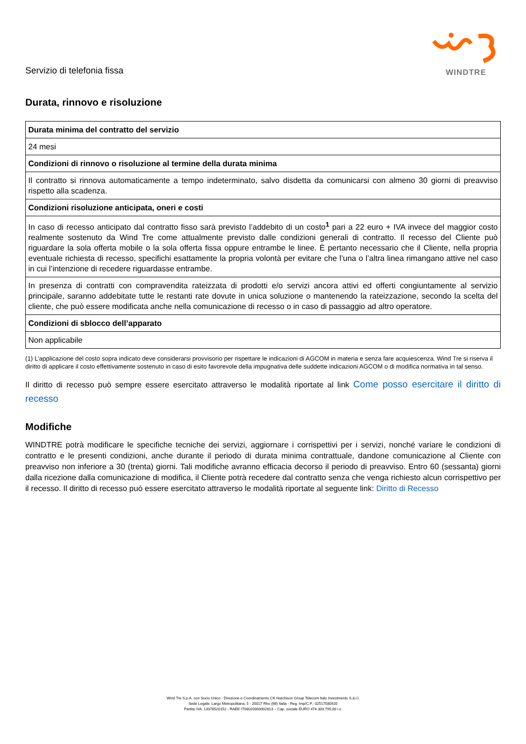Servizio di telefonia fissa
WINDTRE
Durata, rinnovo e risoluzione
| Durata minima del contratto del servizio |
| --- |
| 24 mesi |
| Condizioni di rinnovo o risoluzione al termine della durata minima |
| Il contratto si rinnova automaticamente a tempo indeterminato, salvo disdetta da comunicarsi con almeno 30 giorni di preavviso rispetto alla scadenza. |
| Condizioni risoluzione anticipata, oneri e costi |
| In caso di recesso anticipato dal contratto fisso sarà previsto l’addebito di un costo<sup>1</sup> pari a 22 euro + IVA invece del maggior costo realmente sostenuto da Wind Tre come attualmente previsto dalle condizioni generali di contratto. Il recesso del Cliente può riguardare la sola offerta mobile o la sola offerta fissa oppure entrambe le linee. È pertanto necessario che il Cliente, nella propria eventuale richiesta di recesso, specifichi esattamente la propria volontà per evitare che l’una o l’altra linea rimangano attive nel caso in cui l’intenzione di recedere riguardasse entrambe. |
| In presenza di contratti con compravendita rateizzata di prodotti e/o servizi ancora attivi ed offerti congiuntamente al servizio principale, saranno addebitate tutte le restanti rate dovute in unica soluzione o mantenendo la rateizzazione, secondo la scelta del cliente, che può essere modificata anche nella comunicazione di recesso o in caso di passaggio ad altro operatore. |
| Condizioni di sblocco dell’apparato |
| Non applicabile |
(1) L’applicazione del costo sopra indicato deve considerarsi provvisorio per rispettare le indicazioni di AGCOM in materia e senza fare acquiescenza. Wind Tre si riserva il diritto di applicare il costo effettivamente sostenuto in caso di esito favorevole della impugnativa delle suddette indicazioni AGCOM o di modifica normativa in tal senso.
Il diritto di recesso può sempre essere esercitato attraverso le modalità riportate al link Come posso esercitare il diritto di recesso
Modifiche
WINDTRE potrà modificare le specifiche tecniche dei servizi, aggiornare i corrispettivi per i servizi, nonché variare le condizioni di contratto e le presenti condizioni, anche durante il periodo di durata minima contrattuale, dandone comunicazione al Cliente con preavviso non inferiore a 30 (trenta) giorni. Tali modifiche avranno efficacia decorso il periodo di preavviso. Entro 60 (sessanta) giorni dalla ricezione dalla comunicazione di modifica, il Cliente potrà recedere dal contratto senza che venga richiesto alcun corrispettivo per il recesso. Il diritto di recesso può essere esercitato attraverso le modalità riportate al seguente link: Diritto di Recesso
Wind Tre S.p.A. con Socio Unico - Direzione e Coordinamento CK Hutchison Group Telecom Italy Investments S.à.r.l.
Sede Legale: Largo Metropolitana, 5 - 20017 Rho (MI) Italia - Reg. Imp/C.F.: 02517580920
Partita IVA: 13378520152 - RAEE IT08020000002813 – Cap. sociale EURO 474.303.795,00 i.v.